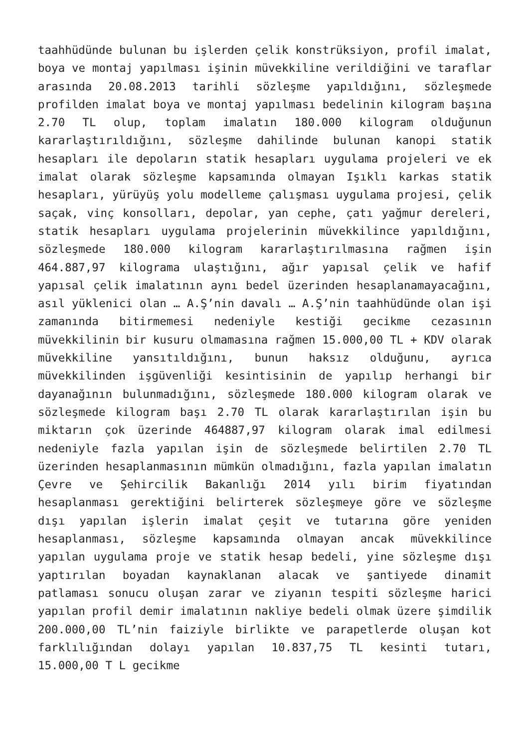taahhüdünde bulunan bu işlerden çelik konstrüksiyon, profil imalat, boya ve montaj yapılması işinin müvekkiline verildiğini ve taraflar arasında 20.08.2013 tarihli sözleşme yapıldığını, sözleşmede profilden imalat boya ve montaj yapılması bedelinin kilogram başına 2.70 TL olup, toplam imalatın 180.000 kilogram olduğunun kararlaştırıldığını, sözleşme dahilinde bulunan kanopi statik hesapları ile depoların statik hesapları uygulama projeleri ve ek imalat olarak sözleşme kapsamında olmayan Işıklı karkas statik hesapları, yürüyüş yolu modelleme çalışması uygulama projesi, çelik saçak, vinç konsolları, depolar, yan cephe, çatı yağmur dereleri, statik hesapları uygulama projelerinin müvekkilince yapıldığını, sözleşmede 180.000 kilogram kararlaştırılmasına rağmen işin 464.887,97 kilograma ulaştığını, ağır yapısal çelik ve hafif yapısal çelik imalatının aynı bedel üzerinden hesaplanamayacağını, asıl yüklenici olan … A.Ş’nin davalı … A.Ş’nin taahhüdünde olan işi zamanında bitirmemesi nedeniyle kestiği gecikme cezasının müvekkilinin bir kusuru olmamasına rağmen 15.000,00 TL + KDV olarak müvekkiline yansıtıldığını, bunun haksız olduğunu, ayrıca müvekkilinden işgüvenliği kesintisinin de yapılıp herhangi bir dayanağının bulunmadığını, sözleşmede 180.000 kilogram olarak ve sözleşmede kilogram başı 2.70 TL olarak kararlaştırılan işin bu miktarın çok üzerinde 464887,97 kilogram olarak imal edilmesi nedeniyle fazla yapılan işin de sözleşmede belirtilen 2.70 TL üzerinden hesaplanmasının mümkün olmadığını, fazla yapılan imalatın Çevre ve Şehircilik Bakanlığı 2014 yılı birim fiyatından hesaplanması gerektiğini belirterek sözleşmeye göre ve sözleşme dışı yapılan işlerin imalat çeşit ve tutarına göre yeniden hesaplanması, sözleşme kapsamında olmayan ancak müvekkilince yapılan uygulama proje ve statik hesap bedeli, yine sözleşme dışı yaptırılan boyadan kaynaklanan alacak ve şantiyede dinamit patlaması sonucu oluşan zarar ve ziyanın tespiti sözleşme harici yapılan profil demir imalatının nakliye bedeli olmak üzere şimdilik 200.000,00 TL’nin faiziyle birlikte ve parapetlerde oluşan kot farklılığından dolayı yapılan 10.837,75 TL kesinti tutarı, 15.000,00 T L gecikme